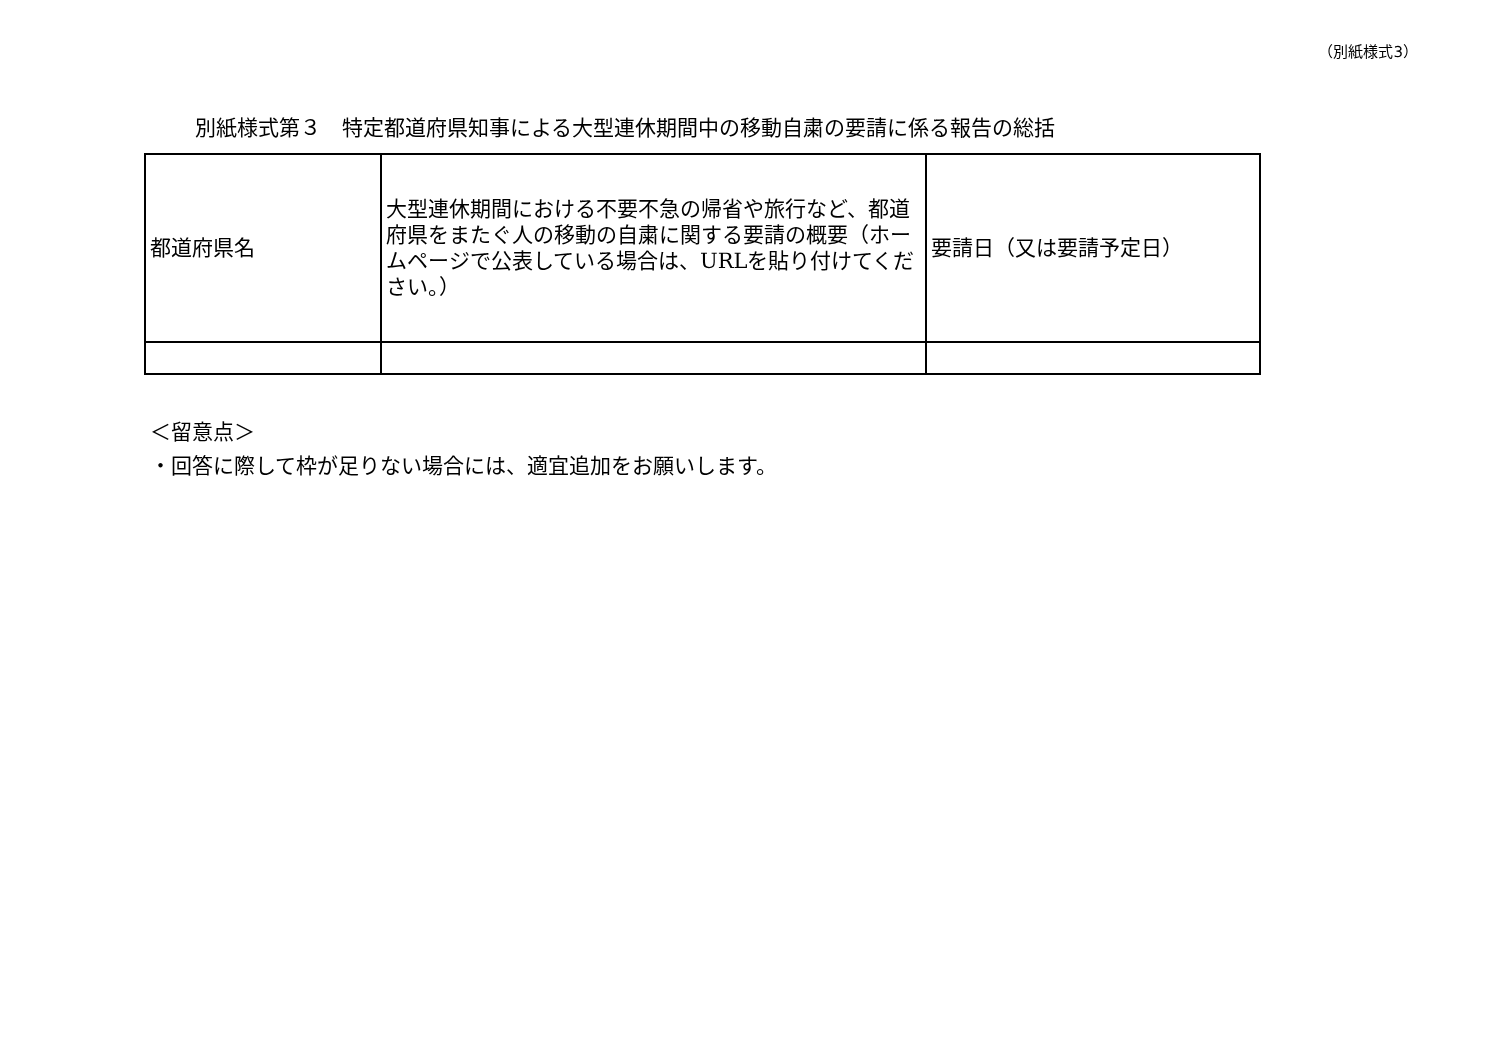（別紙様式3）
別紙様式第３　特定都道府県知事による大型連休期間中の移動自粛の要請に係る報告の総括
| 都道府県名 | 大型連休期間における不要不急の帰省や旅行など、都道府県をまたぐ人の移動の自粛に関する要請の概要（ホームページで公表している場合は、URLを貼り付けてください。） | 要請日（又は要請予定日） |
＜留意点＞
・回答に際して枠が足りない場合には、適宜追加をお願いします。